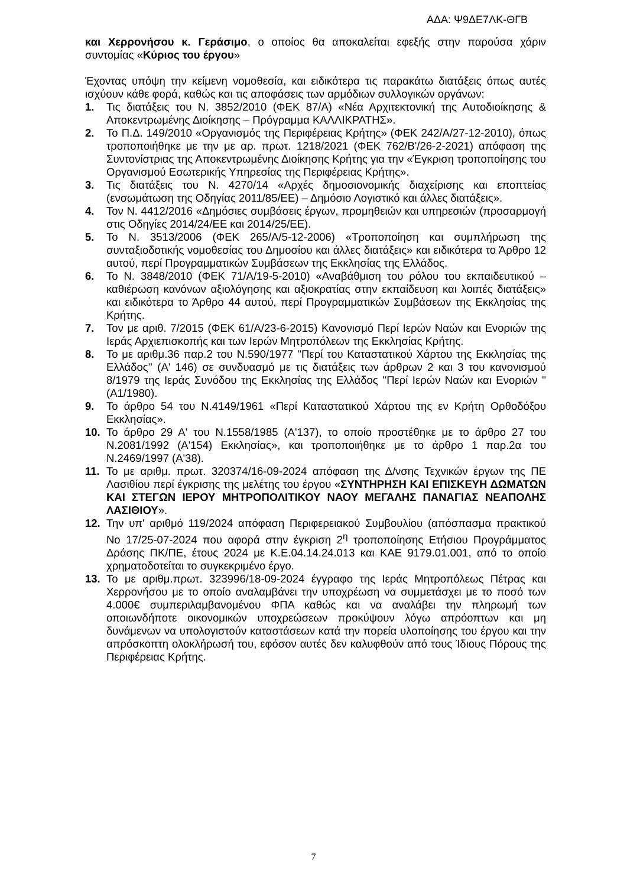ΑΔΑ: Ψ9ΔΕ7ΛΚ-ΘΓΒ
και Χερρονήσου κ. Γεράσιμο, ο οποίος θα αποκαλείται εφεξής στην παρούσα χάριν συντομίας «Κύριος του έργου»
Έχοντας υπόψη την κείμενη νομοθεσία, και ειδικότερα τις παρακάτω διατάξεις όπως αυτές ισχύουν κάθε φορά, καθώς και τις αποφάσεις των αρμόδιων συλλογικών οργάνων:
1. Τις διατάξεις του Ν. 3852/2010 (ΦΕΚ 87/Α) «Νέα Αρχιτεκτονική της Αυτοδιοίκησης & Αποκεντρωμένης Διοίκησης – Πρόγραμμα ΚΑΛΛΙΚΡΑΤΗΣ».
2. Το Π.Δ. 149/2010 «Οργανισμός της Περιφέρειας Κρήτης» (ΦΕΚ 242/Α/27-12-2010), όπως τροποποιήθηκε με την με αρ. πρωτ. 1218/2021 (ΦΕΚ 762/Β'/26-2-2021) απόφαση της Συντονίστριας της Αποκεντρωμένης Διοίκησης Κρήτης για την «Έγκριση τροποποίησης του Οργανισμού Εσωτερικής Υπηρεσίας της Περιφέρειας Κρήτης».
3. Τις διατάξεις του Ν. 4270/14 «Αρχές δημοσιονομικής διαχείρισης και εποπτείας (ενσωμάτωση της Οδηγίας 2011/85/ΕΕ) – Δημόσιο Λογιστικό και άλλες διατάξεις».
4. Τον Ν. 4412/2016 «Δημόσιες συμβάσεις έργων, προμηθειών και υπηρεσιών (προσαρμογή στις Οδηγίες 2014/24/ΕΕ και 2014/25/ΕΕ).
5. Το Ν. 3513/2006 (ΦΕΚ 265/Α/5-12-2006) «Τροποποίηση και συμπλήρωση της συνταξιοδοτικής νομοθεσίας του Δημοσίου και άλλες διατάξεις» και ειδικότερα το Άρθρο 12 αυτού, περί Προγραμματικών Συμβάσεων της Εκκλησίας της Ελλάδος.
6. Το Ν. 3848/2010 (ΦΕΚ 71/Α/19-5-2010) «Αναβάθμιση του ρόλου του εκπαιδευτικού – καθιέρωση κανόνων αξιολόγησης και αξιοκρατίας στην εκπαίδευση και λοιπές διατάξεις» και ειδικότερα το Άρθρο 44 αυτού, περί Προγραμματικών Συμβάσεων της Εκκλησίας της Κρήτης.
7. Τον με αριθ. 7/2015 (ΦΕΚ 61/Α/23-6-2015) Κανονισμό Περί Ιερών Ναών και Ενοριών της Ιεράς Αρχιεπισκοπής και των Ιερών Μητροπόλεων της Εκκλησίας Κρήτης.
8. Το με αριθμ.36 παρ.2 του Ν.590/1977 ''Περί του Καταστατικού Χάρτου της Εκκλησίας της Ελλάδος'' (Α' 146) σε συνδυασμό με τις διατάξεις των άρθρων 2 και 3 του κανονισμού 8/1979 της Ιεράς Συνόδου της Εκκλησίας της Ελλάδος ''Περί Ιερών Ναών και Ενοριών '' (Α1/1980).
9. Το άρθρο 54 του Ν.4149/1961 «Περί Καταστατικού Χάρτου της εν Κρήτη Ορθοδόξου Εκκλησίας».
10. Το άρθρο 29 Α' του Ν.1558/1985 (Α'137), το οποίο προστέθηκε με το άρθρο 27 του Ν.2081/1992 (Α'154) Εκκλησίας», και τροποποιήθηκε με το άρθρο 1 παρ.2α του Ν.2469/1997 (Α'38).
11. Το με αριθμ. πρωτ. 320374/16-09-2024 απόφαση της Δ/νσης Τεχνικών έργων της ΠΕ Λασιθίου περί έγκρισης της μελέτης του έργου «ΣΥΝΤΗΡΗΣΗ ΚΑΙ ΕΠΙΣΚΕΥΗ ΔΩΜΑΤΩΝ ΚΑΙ ΣΤΕΓΩΝ ΙΕΡΟΥ ΜΗΤΡΟΠΟΛΙΤΙΚΟΥ ΝΑΟΥ ΜΕΓΑΛΗΣ ΠΑΝΑΓΙΑΣ ΝΕΑΠΟΛΗΣ ΛΑΣΙΘΙΟΥ».
12. Την υπ' αριθμό 119/2024 απόφαση Περιφερειακού Συμβουλίου (απόσπασμα πρακτικού Νο 17/25-07-2024 που αφορά στην έγκριση 2<sup>η</sup> τροποποίησης Ετήσιου Προγράμματος Δράσης ΠΚ/ΠΕ, έτους 2024 με Κ.Ε.04.14.24.013 και ΚΑΕ 9179.01.001, από το οποίο χρηματοδοτείται το συγκεκριμένο έργο.
13. Το με αριθμ.πρωτ. 323996/18-09-2024 έγγραφο της Ιεράς Μητροπόλεως Πέτρας και Χερρονήσου με το οποίο αναλαμβάνει την υποχρέωση να συμμετάσχει με το ποσό των 4.000€ συμπεριλαμβανομένου ΦΠΑ καθώς και να αναλάβει την πληρωμή των οποιωνδήποτε οικονομικών υποχρεώσεων προκύψουν λόγω απρόοπτων και μη δυνάμενων να υπολογιστούν καταστάσεων κατά την πορεία υλοποίησης του έργου και την απρόσκοπτη ολοκλήρωσή του, εφόσον αυτές δεν καλυφθούν από τους Ίδιους Πόρους της Περιφέρειας Κρήτης.
7